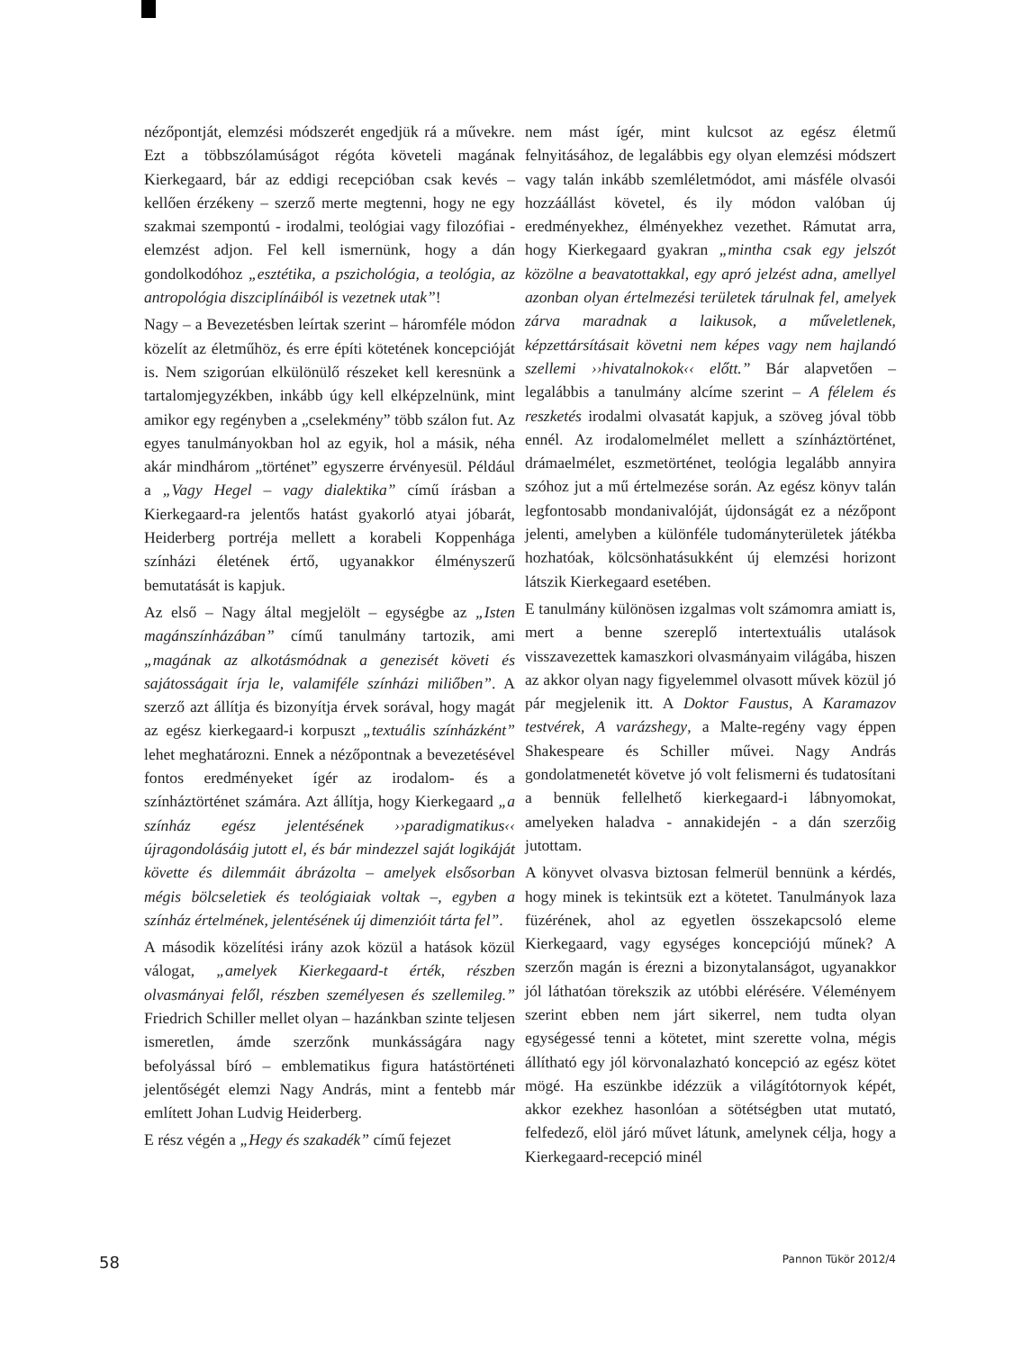nézőpontját, elemzési módszerét engedjük rá a művekre. Ezt a többszólamúságot régóta követeli magának Kierkegaard, bár az eddigi recepcióban csak kevés – kellően érzékeny – szerző merte megtenni, hogy ne egy szakmai szempontú - irodalmi, teológiai vagy filozófiai - elemzést adjon. Fel kell ismernünk, hogy a dán gondolkodóhoz „esztétika, a pszichológia, a teológia, az antropológia diszciplínáiból is vezetnek utak”!
Nagy – a Bevezetésben leírtak szerint – háromféle módon közelít az életműhöz, és erre építi kötetének koncepcióját is. Nem szigorúan elkülönülő részeket kell keresnünk a tartalomjegyzékben, inkább úgy kell elképzelnünk, mint amikor egy regényben a „cselekmény” több szálon fut. Az egyes tanulmányokban hol az egyik, hol a másik, néha akár mindhárom „történet” egyszerre érvényesül. Például a „Vagy Hegel – vagy dialektika” című írásban a Kierkegaard-ra jelentős hatást gyakorló atyai jóbarát, Heiderberg portréja mellett a korabeli Koppenhága színházi életének értő, ugyanakkor élményszerű bemutatását is kapjuk.
Az első – Nagy által megjelölt – egységbe az „Isten magánszínházában” című tanulmány tartozik, ami „magának az alkotásmódnak a genezisét követi és sajátosságait írja le, valamiféle színházi miliőben”. A szerző azt állítja és bizonyítja érvek sorával, hogy magát az egész kierkegaard-i korpuszt „textuális színházként” lehet meghatározni. Ennek a nézőpontnak a bevezetésével fontos eredményeket ígér az irodalom- és a színháztörténet számára. Azt állítja, hogy Kierkegaard „a színház egész jelentésének ››paradigmatikus‹‹ újragondolásáig jutott el, és bár mindezzel saját logikáját követte és dilemmáit ábrázolta – amelyek elsősorban mégis bölcseletiek és teológiaiak voltak –, egyben a színház értelmének, jelentésének új dimenzióit tárta fel”.
A második közelítési irány azok közül a hatások közül válogat, „amelyek Kierkegaard-t érték, részben olvasmányai felől, részben személyesen és szellemileg.” Friedrich Schiller mellet olyan – hazánkban szinte teljesen ismeretlen, ámde szerzőnk munkásságára nagy befolyással bíró – emblematikus figura hatástörténeti jelentőségét elemzi Nagy András, mint a fentebb már említett Johan Ludvig Heiderberg.
E rész végén a „Hegy és szakadék” című fejezet
nem mást ígér, mint kulcsot az egész életmű felnyitásához, de legalábbis egy olyan elemzési módszert vagy talán inkább szemléletmódot, ami másféle olvasói hozzáállást követel, és ily módon valóban új eredményekhez, élményekhez vezethet. Rámutat arra, hogy Kierkegaard gyakran „mintha csak egy jelszót közölne a beavatottakkal, egy apró jelzést adna, amellyel azonban olyan értelmezési területek tárulnak fel, amelyek zárva maradnak a laikusok, a műveletlenek, képzettársításait követni nem képes vagy nem hajlandó szellemi ››hivatalnokok‹‹ előtt.” Bár alapvetően – legalábbis a tanulmány alcíme szerint – A félelem és reszketés irodalmi olvasatát kapjuk, a szöveg jóval több ennél. Az irodalomelmélet mellett a színháztörténet, drámaelmélet, eszmetörténet, teológia legalább annyira szóhoz jut a mű értelmezése során. Az egész könyv talán legfontosabb mondanivalóját, újdonságát ez a nézőpont jelenti, amelyben a különféle tudományterületek játékba hozhatóak, kölcsönhatásukként új elemzési horizont látszik Kierkegaard esetében.
E tanulmány különösen izgalmas volt számomra amiatt is, mert a benne szereplő intertextuális utalások visszavezettek kamaszkori olvasmányaim világába, hiszen az akkor olyan nagy figyelemmel olvasott művek közül jó pár megjelenik itt. A Doktor Faustus, A Karamazov testvérek, A varázshegy, a Malte-regény vagy éppen Shakespeare és Schiller művei. Nagy András gondolatmenetét követve jó volt felismerni és tudatosítani a bennük fellelhető kierkegaard-i lábnyomokat, amelyeken haladva - annakidején - a dán szerzőig jutottam.
A könyvet olvasva biztosan felmerül bennünk a kérdés, hogy minek is tekintsük ezt a kötetet. Tanulmányok laza füzérének, ahol az egyetlen összekapcsoló eleme Kierkegaard, vagy egységes koncepciójú műnek? A szerzőn magán is érezni a bizonytalanságot, ugyanakkor jól láthatóan törekszik az utóbbi elérésére. Véleményem szerint ebben nem járt sikerrel, nem tudta olyan egységessé tenni a kötetet, mint szerette volna, mégis állítható egy jól körvonalazható koncepció az egész kötet mögé. Ha eszünkbe idézzük a világítótornyok képét, akkor ezekhez hasonlóan a sötétségben utat mutató, felfedező, elöl járó művet látunk, amelynek célja, hogy a Kierkegaard-recepció minél
58 Pannon Tükör 2012/4